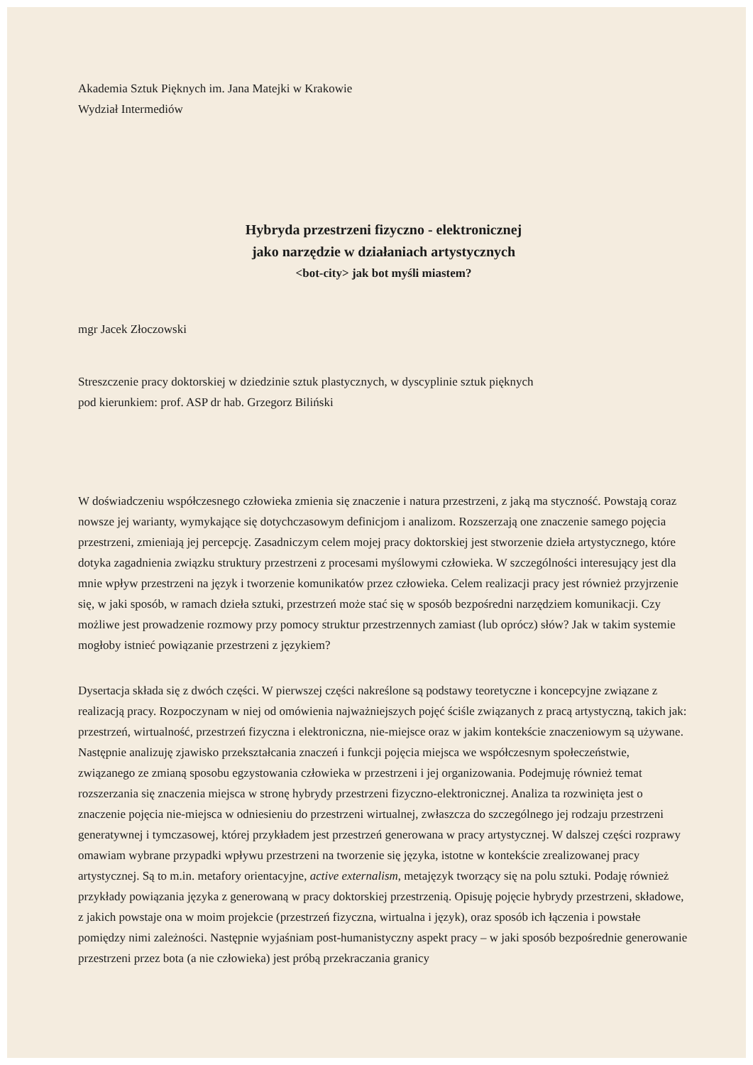Akademia Sztuk Pięknych im. Jana Matejki w Krakowie
Wydział Intermediów
Hybryda przestrzeni fizyczno - elektronicznej
jako narzędzie w działaniach artystycznych
<bot-city> jak bot myśli miastem?
mgr Jacek Złoczowski
Streszczenie pracy doktorskiej w dziedzinie sztuk plastycznych, w dyscyplinie sztuk pięknych
pod kierunkiem: prof. ASP dr hab. Grzegorz Biliński
W doświadczeniu współczesnego człowieka zmienia się znaczenie i natura przestrzeni, z jaką ma styczność. Powstają coraz nowsze jej warianty, wymykające się dotychczasowym definicjom i analizom. Rozszerzają one znaczenie samego pojęcia przestrzeni, zmieniają jej percepcję. Zasadniczym celem mojej pracy doktorskiej jest stworzenie dzieła artystycznego, które dotyka zagadnienia związku struktury przestrzeni z procesami myślowymi człowieka. W szczególności interesujący jest dla mnie wpływ przestrzeni na język i tworzenie komunikatów przez człowieka. Celem realizacji pracy jest również przyjrzenie się, w jaki sposób, w ramach dzieła sztuki, przestrzeń może stać się w sposób bezpośredni narzędziem komunikacji. Czy możliwe jest prowadzenie rozmowy przy pomocy struktur przestrzennych zamiast (lub oprócz) słów? Jak w takim systemie mogłoby istnieć powiązanie przestrzeni z językiem?
Dysertacja składa się z dwóch części. W pierwszej części nakreślone są podstawy teoretyczne i koncepcyjne związane z realizacją pracy. Rozpoczynam w niej od omówienia najważniejszych pojęć ściśle związanych z pracą artystyczną, takich jak: przestrzeń, wirtualność, przestrzeń fizyczna i elektroniczna, nie-miejsce oraz w jakim kontekście znaczeniowym są używane. Następnie analizuję zjawisko przekształcania znaczeń i funkcji pojęcia miejsca we współczesnym społeczeństwie, związanego ze zmianą sposobu egzystowania człowieka w przestrzeni i jej organizowania. Podejmuję również temat rozszerzania się znaczenia miejsca w stronę hybrydy przestrzeni fizyczno-elektronicznej. Analiza ta rozwinięta jest o znaczenie pojęcia nie-miejsca w odniesieniu do przestrzeni wirtualnej, zwłaszcza do szczególnego jej rodzaju przestrzeni generatywnej i tymczasowej, której przykładem jest przestrzeń generowana w pracy artystycznej. W dalszej części rozprawy omawiam wybrane przypadki wpływu przestrzeni na tworzenie się języka, istotne w kontekście zrealizowanej pracy artystycznej. Są to m.in. metafory orientacyjne, active externalism, metajęzyk tworzący się na polu sztuki. Podaję również przykłady powiązania języka z generowaną w pracy doktorskiej przestrzenią. Opisuję pojęcie hybrydy przestrzeni, składowe, z jakich powstaje ona w moim projekcie (przestrzeń fizyczna, wirtualna i język), oraz sposób ich łączenia i powstałe pomiędzy nimi zależności. Następnie wyjaśniam post-humanistyczny aspekt pracy – w jaki sposób bezpośrednie generowanie przestrzeni przez bota (a nie człowieka) jest próbą przekraczania granicy